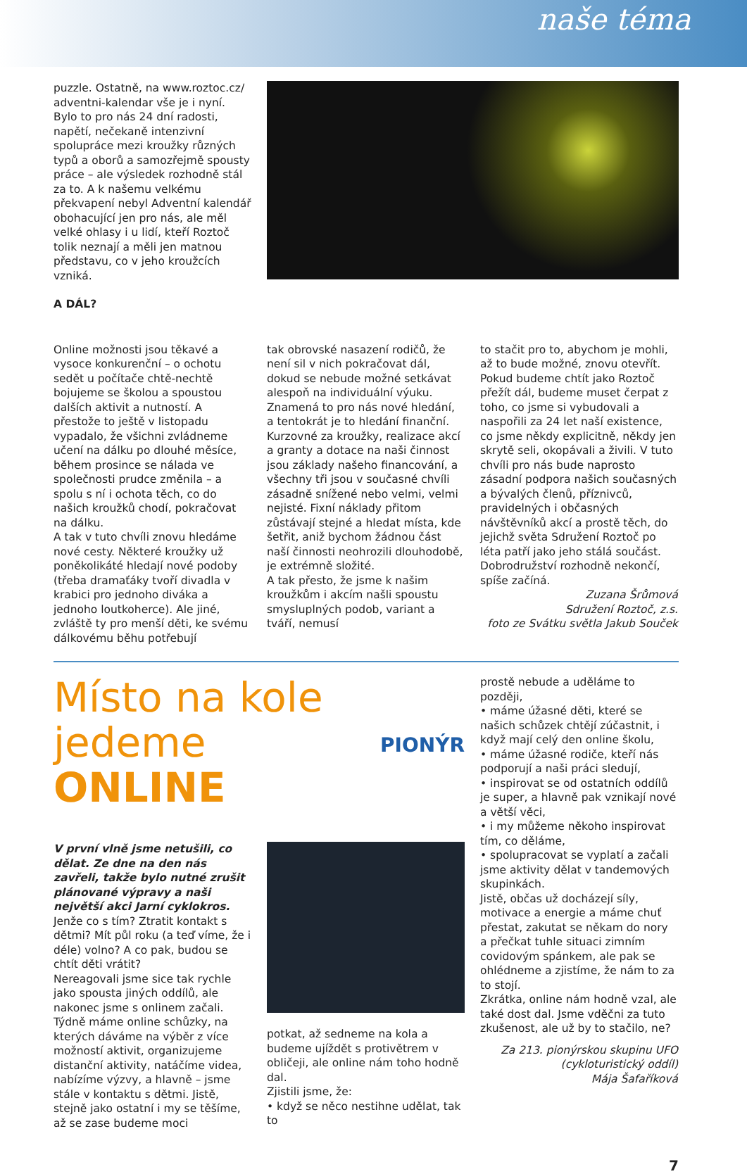naše téma
puzzle. Ostatně, na www.roztoc.cz/ adventni-kalendar vše je i nyní. Bylo to pro nás 24 dní radosti, napětí, nečekaně intenzivní spolupráce mezi kroužky různých typů a oborů a samozřejmě spousty práce – ale výsledek rozhodně stál za to. A k našemu velkému překvapení nebyl Adventní kalendář obohacující jen pro nás, ale měl velké ohlasy i u lidí, kteří Roztoč tolik neznají a měli jen matnou představu, co v jeho kroužcích vzniká.
A DÁL?
Online možnosti jsou těkavé a vysoce konkurenční – o ochotu sedět u počítače chtě-nechtě bojujeme se školou a spoustou dalších aktivit a nutností. A přestože to ještě v listopadu vypadalo, že všichni zvládneme učení na dálku po dlouhé měsíce, během prosince se nálada ve společnosti prudce změnila – a spolu s ní i ochota těch, co do našich kroužků chodí, pokračovat na dálku.
A tak v tuto chvíli znovu hledáme nové cesty. Některé kroužky už poněkolikáté hledají nové podoby (třeba dramaťáky tvoří divadla v krabici pro jednoho diváka a jednoho loutkoherce). Ale jiné, zvláště ty pro menší děti, ke svému dálkovému běhu potřebují
tak obrovské nasazení rodičů, že není sil v nich pokračovat dál, dokud se nebude možné setkávat alespoň na individuální výuku.
Znamená to pro nás nové hledání, a tentokrát je to hledání finanční. Kurzovné za kroužky, realizace akcí a granty a dotace na naši činnost jsou základy našeho financování, a všechny tři jsou v současné chvíli zásadně snížené nebo velmi, velmi nejisté. Fixní náklady přitom zůstávají stejné a hledat místa, kde šetřit, aniž bychom žádnou část naší činnosti neohrozili dlouhodobě, je extrémně složité.
A tak přesto, že jsme k našim kroužkům i akcím našli spoustu smysluplných podob, variant a tváří, nemusí
to stačit pro to, abychom je mohli, až to bude možné, znovu otevřít. Pokud budeme chtít jako Roztoč přežít dál, budeme muset čerpat z toho, co jsme si vybudovali a naspořili za 24 let naší existence, co jsme někdy explicitně, někdy jen skrytě seli, okopávali a živili. V tuto chvíli pro nás bude naprosto zásadní podpora našich současných a bývalých členů, příznivců, pravidelných i občasných návštěvníků akcí a prostě těch, do jejichž světa Sdružení Roztoč po léta patří jako jeho stálá součást. Dobrodružství rozhodně nekončí, spíše začíná.
Zuzana Šrůmová
Sdružení Roztoč, z.s.
foto ze Svátku světla Jakub Souček
Místo na kole
jedeme ONLINE
PIONÝR
V první vlně jsme netušili, co dělat. Ze dne na den nás zavřeli, takže bylo nutné zrušit plánované výpravy a naši největší akci Jarní cyklokros.
Jenže co s tím? Ztratit kontakt s dětmi? Mít půl roku (a teď víme, že i déle) volno? A co pak, budou se chtít děti vrátit?
Nereagovali jsme sice tak rychle jako spousta jiných oddílů, ale nakonec jsme s onlinem začali.
Týdně máme online schůzky, na kterých dáváme na výběr z více možností aktivit, organizujeme distanční aktivity, natáčíme videa, nabízíme výzvy, a hlavně – jsme stále v kontaktu s dětmi. Jistě, stejně jako ostatní i my se těšíme, až se zase budeme moci
potkat, až sedneme na kola a budeme ujíždět s protivětrem v obličeji, ale online nám toho hodně dal.
Zjistili jsme, že:
• když se něco nestihne udělat, tak to
prostě nebude a uděláme to později,
• máme úžasné děti, které se našich schůzek chtějí zúčastnit, i když mají celý den online školu,
• máme úžasné rodiče, kteří nás podporují a naši práci sledují,
• inspirovat se od ostatních oddílů je super, a hlavně pak vznikají nové a větší věci,
• i my můžeme někoho inspirovat tím, co děláme,
• spolupracovat se vyplatí a začali jsme aktivity dělat v tandemových skupinkách.
Jistě, občas už docházejí síly, motivace a energie a máme chuť přestat, zakutat se někam do nory a přečkat tuhle situaci zimním covidovým spánkem, ale pak se ohlédneme a zjistíme, že nám to za to stojí.
Zkrátka, online nám hodně vzal, ale také dost dal. Jsme vděčni za tuto zkušenost, ale už by to stačilo, ne?
Za 213. pionýrskou skupinu UFO
(cykloturistický oddíl)
Mája Šafaříková
7